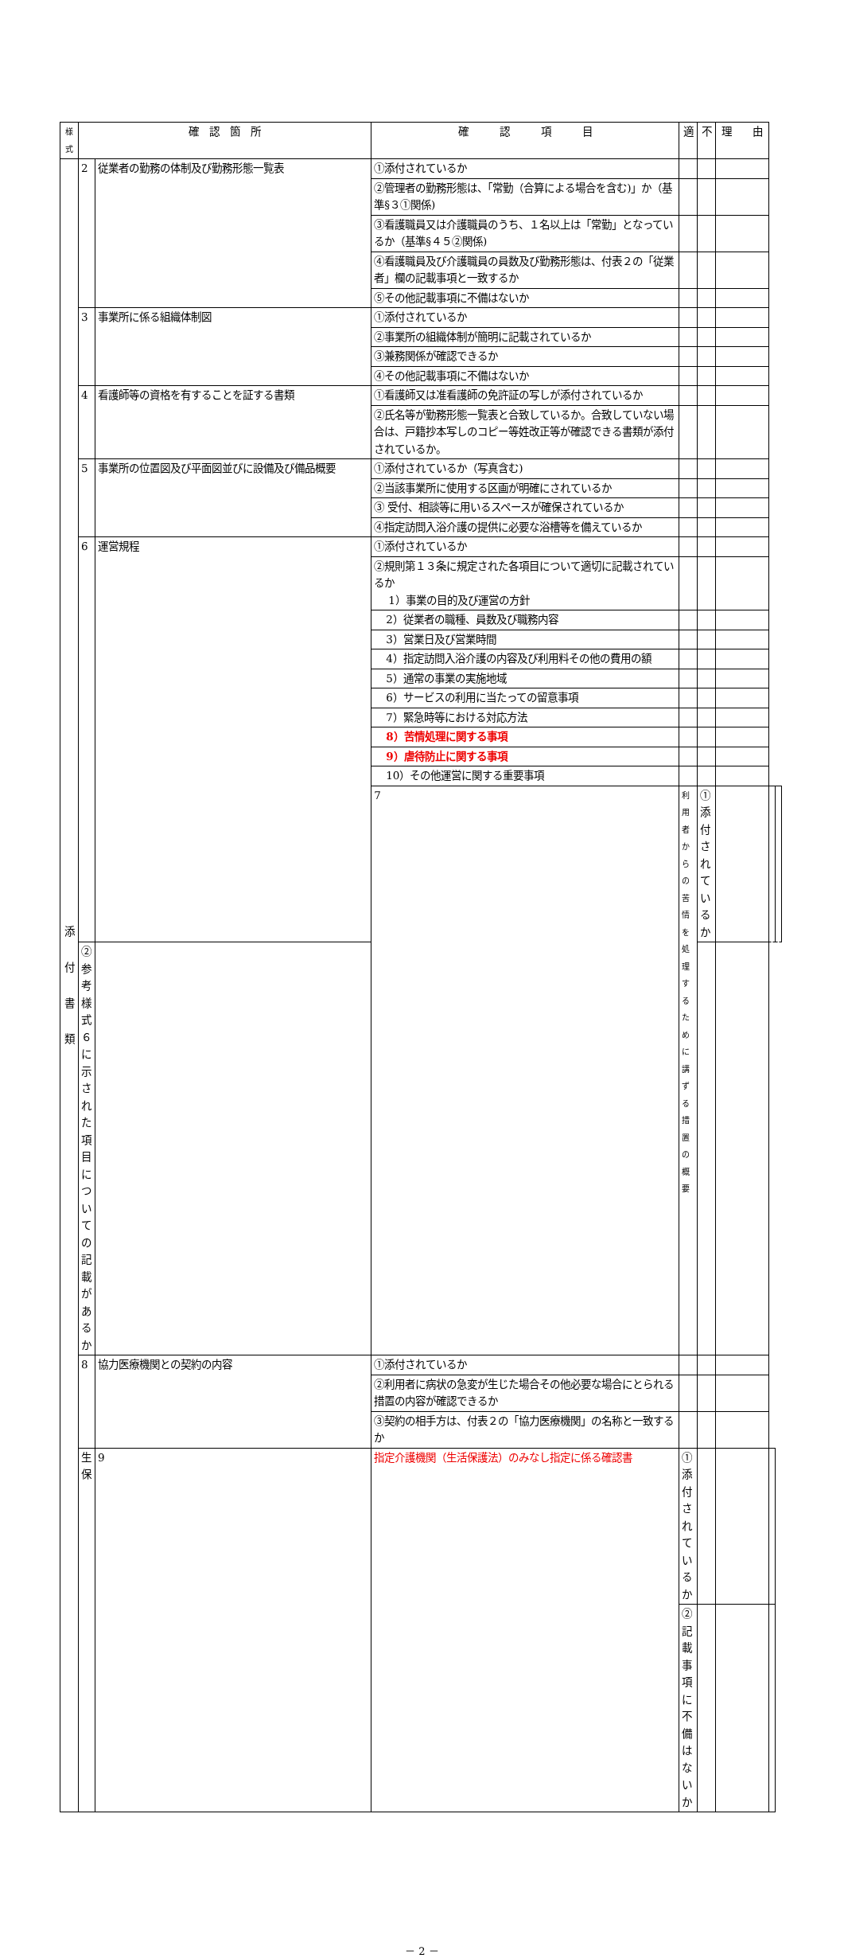| 様式 | 確 認 箇 所 | | 確 認 項 目 | 適 | 不 | 理 由 | | |
| --- | --- | --- | --- | --- | --- | --- | --- | --- |
| 添 付 書 類 | 2 | 従業者の勤務の体制及び勤務形態一覧表 | ①添付されているか | | | | | |
| | | | ②管理者の勤務形態は、「常勤（合算による場合を含む)」か（基準§３①関係) | | | | | |
| | | | ③看護職員又は介護職員のうち、１名以上は「常勤」となっているか（基準§４５②関係) | | | | | |
| | | | ④看護職員及び介護職員の員数及び勤務形態は、付表２の「従業者」欄の記載事項と一致するか | | | | | |
| | | | ⑤その他記載事項に不備はないか | | | | | |
| | 3 | 事業所に係る組織体制図 | ①添付されているか | | | | | |
| | | | ②事業所の組織体制が簡明に記載されているか | | | | | |
| | | | ③兼務関係が確認できるか | | | | | |
| | | | ④その他記載事項に不備はないか | | | | | |
| | 4 | 看護師等の資格を有することを証する書類 | ①看護師又は准看護師の免許証の写しが添付されているか | | | | | |
| | | | ②氏名等が勤務形態一覧表と合致しているか。合致していない場合は、戸籍抄本写しのコピー等姓改正等が確認できる書類が添付されているか。 | | | | | |
| | 5 | 事業所の位置図及び平面図並びに設備及び備品概要 | ①添付されているか（写真含む) | | | | | |
| | | | ②当該事業所に使用する区画が明確にされているか | | | | | |
| | | | ③ 受付、相談等に用いるスペースが確保されているか | | | | | |
| | | | ④指定訪問入浴介護の提供に必要な浴槽等を備えているか | | | | | |
| | 6 | 運営規程 | ①添付されているか | | | | | |
| | | | ②規則第１３条に規定された各項目について適切に記載されているか 1）事業の目的及び運営の方針 | | | | | |
| | | | 2）従業者の職種、員数及び職務内容 | | | | | |
| | | | 3）営業日及び営業時間 | | | | | |
| | | | 4）指定訪問入浴介護の内容及び利用料その他の費用の額 | | | | | |
| | | | 5）通常の事業の実施地域 | | | | | |
| | | | 6）サービスの利用に当たっての留意事項 | | | | | |
| | | | 7）緊急時等における対応方法 | | | | | |
| | | | 8）苦情処理に関する事項 | | | | | |
| | | | 9）虐待防止に関する事項 | | | | | |
| | | | 10）その他運営に関する重要事項 | | | | | |
| | | | 7 | 利用者からの苦情を処理するために講ずる措置の概要 | ①添付されているか | | | |
| | ②参考様式６に示された項目についての記載があるか | | | | | | | |
| | 8 | 協力医療機関との契約の内容 | ①添付されているか | | | | | |
| | | | ②利用者に病状の急変が生じた場合その他必要な場合にとられる措置の内容が確認できるか | | | | | |
| | | | ③契約の相手方は、付表２の「協力医療機関」の名称と一致するか | | | | | |
| | 生 保 | 9 | 指定介護機関（生活保護法）のみなし指定に係る確認書 | ①添付されているか | | | | |
| | | | | ②記載事項に不備はないか | | | | |
－ 2 －